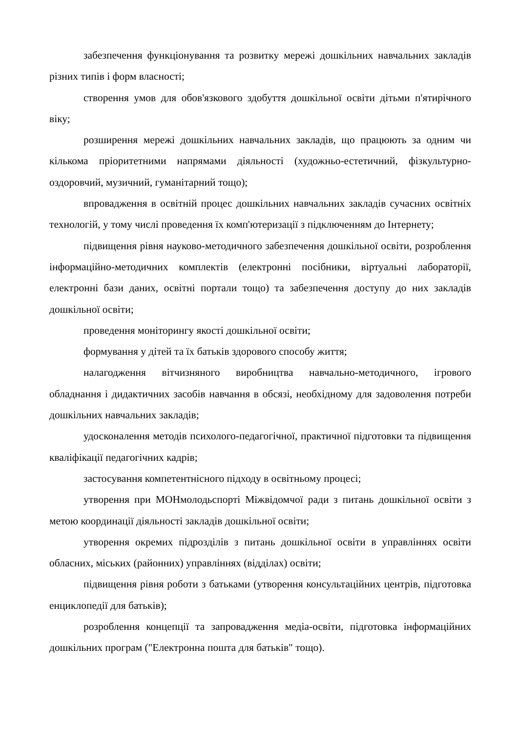забезпечення функціонування та розвитку мережі дошкільних навчальних закладів різних типів і форм власності;
створення умов для обов'язкового здобуття дошкільної освіти дітьми п'ятирічного віку;
розширення мережі дошкільних навчальних закладів, що працюють за одним чи кількома пріоритетними напрямами діяльності (художньо-естетичний, фізкультурно-оздоровчий, музичний, гуманітарний тощо);
впровадження в освітній процес дошкільних навчальних закладів сучасних освітніх технологій, у тому числі проведення їх комп'ютеризації з підключенням до Інтернету;
підвищення рівня науково-методичного забезпечення дошкільної освіти, розроблення інформаційно-методичних комплектів (електронні посібники, віртуальні лабораторії, електронні бази даних, освітні портали тощо) та забезпечення доступу до них закладів дошкільної освіти;
проведення моніторингу якості дошкільної освіти;
формування у дітей та їх батьків здорового способу життя;
налагодження вітчизняного виробництва навчально-методичного, ігрового обладнання і дидактичних засобів навчання в обсязі, необхідному для задоволення потреби дошкільних навчальних закладів;
удосконалення методів психолого-педагогічної, практичної підготовки та підвищення кваліфікації педагогічних кадрів;
застосування компетентнісного підходу в освітньому процесі;
утворення при МОНмолодьспорті Міжвідомчої ради з питань дошкільної освіти з метою координації діяльності закладів дошкільної освіти;
утворення окремих підрозділів з питань дошкільної освіти в управліннях освіти обласних, міських (районних) управліннях (відділах) освіти;
підвищення рівня роботи з батьками (утворення консультаційних центрів, підготовка енциклопедії для батьків);
розроблення концепції та запровадження медіа-освіти, підготовка інформаційних дошкільних програм ("Електронна пошта для батьків" тощо).